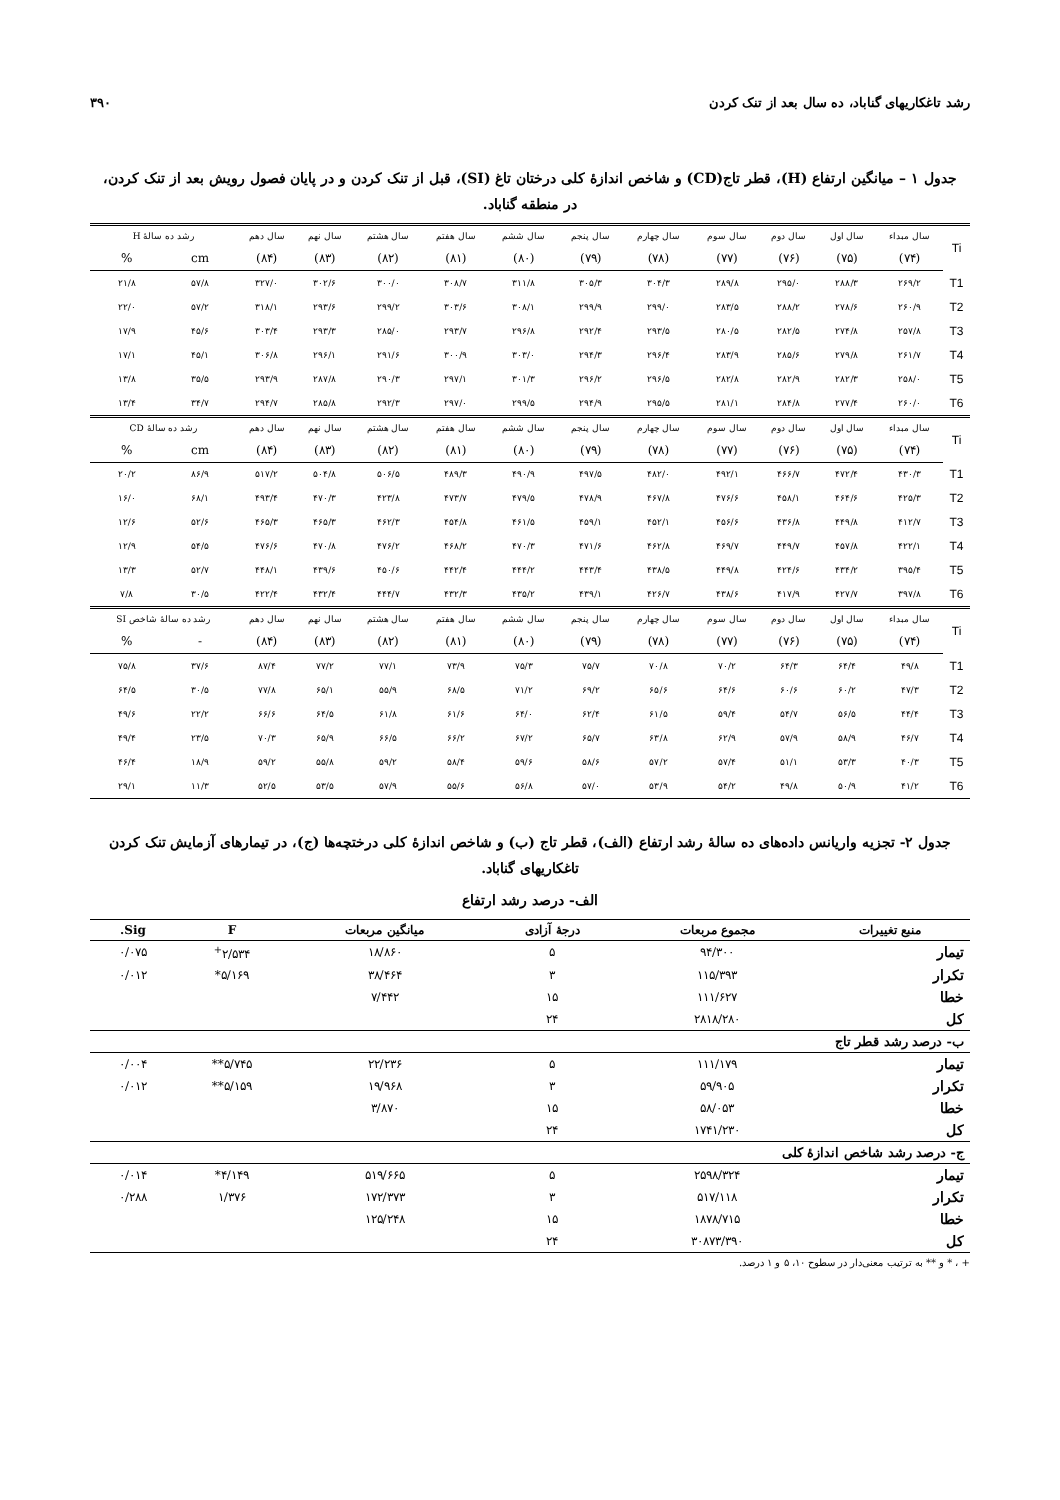رشد تاغکاریهای گناباد، ده سال بعد از تنک کردن ۳۹۰
جدول ۱ – میانگین ارتفاع (H)، قطر تاج(CD) و شاخص اندازهٔ کلی درختان تاغ (SI)، قبل از تنک کردن و در پایان فصول رویش بعد از تنک کردن، در منطقه گناباد.
| Ti | سال مبداء | سال اول | سال دوم | سال سوم | سال چهارم | سال پنجم | سال ششم | سال هفتم | سال هشتم | سال نهم | سال دهم | رشد ده سالهٔ H | |
| --- | --- | --- | --- | --- | --- | --- | --- | --- | --- | --- | --- | --- | --- |
| | (۷۴) | (۷۵) | (۷۶) | (۷۷) | (۷۸) | (۷۹) | (۸۰) | (۸۱) | (۸۲) | (۸۳) | (۸۴) | cm | % |
| T1 | ۲۶۹/۲ | ۲۸۸/۳ | ۲۹۵/۰ | ۲۸۹/۸ | ۳۰۴/۳ | ۳۰۵/۳ | ۳۱۱/۸ | ۳۰۸/۷ | ۳۰۰/۰ | ۳۰۲/۶ | ۳۲۷/۰ | ۵۷/۸ | ۲۱/۸ |
| T2 | ۲۶۰/۹ | ۲۷۸/۶ | ۲۸۸/۲ | ۲۸۳/۵ | ۲۹۹/۰ | ۲۹۹/۹ | ۳۰۸/۱ | ۳۰۳/۶ | ۲۹۹/۲ | ۲۹۳/۶ | ۳۱۸/۱ | ۵۷/۲ | ۲۲/۰ |
| T3 | ۲۵۷/۸ | ۲۷۴/۸ | ۲۸۲/۵ | ۲۸۰/۵ | ۲۹۳/۵ | ۲۹۲/۴ | ۲۹۶/۸ | ۲۹۳/۷ | ۲۸۵/۰ | ۲۹۳/۳ | ۳۰۳/۴ | ۴۵/۶ | ۱۷/۹ |
| T4 | ۲۶۱/۷ | ۲۷۹/۸ | ۲۸۵/۶ | ۲۸۳/۹ | ۲۹۶/۴ | ۲۹۴/۳ | ۳۰۳/۰ | ۳۰۰/۹ | ۲۹۱/۶ | ۲۹۶/۱ | ۳۰۶/۸ | ۴۵/۱ | ۱۷/۱ |
| T5 | ۲۵۸/۰ | ۲۸۲/۳ | ۲۸۲/۹ | ۲۸۲/۸ | ۲۹۶/۵ | ۲۹۶/۲ | ۳۰۱/۳ | ۲۹۷/۱ | ۲۹۰/۳ | ۲۸۷/۸ | ۲۹۳/۹ | ۳۵/۵ | ۱۳/۸ |
| T6 | ۲۶۰/۰ | ۲۷۷/۴ | ۲۸۴/۸ | ۲۸۱/۱ | ۲۹۵/۵ | ۲۹۴/۹ | ۲۹۹/۵ | ۲۹۷/۰ | ۲۹۲/۳ | ۲۸۵/۸ | ۲۹۴/۷ | ۳۴/۷ | ۱۳/۴ |
| Ti | سال مبداء | سال اول | سال دوم | سال سوم | سال چهارم | سال پنجم | سال ششم | سال هفتم | سال هشتم | سال نهم | سال دهم | رشد ده سالهٔ CD | |
| | (۷۴) | (۷۵) | (۷۶) | (۷۷) | (۷۸) | (۷۹) | (۸۰) | (۸۱) | (۸۲) | (۸۳) | (۸۴) | cm | % |
| T1 | ۴۳۰/۳ | ۴۷۲/۴ | ۴۶۶/۷ | ۴۹۲/۱ | ۴۸۲/۰ | ۴۹۷/۵ | ۴۹۰/۹ | ۴۸۹/۳ | ۵۰۶/۵ | ۵۰۴/۸ | ۵۱۷/۲ | ۸۶/۹ | ۲۰/۲ |
| T2 | ۴۲۵/۳ | ۴۶۴/۶ | ۴۵۸/۱ | ۴۷۶/۶ | ۴۶۷/۸ | ۴۷۸/۹ | ۴۷۹/۵ | ۴۷۳/۷ | ۴۲۳/۸ | ۴۷۰/۳ | ۴۹۳/۴ | ۶۸/۱ | ۱۶/۰ |
| T3 | ۴۱۲/۷ | ۴۴۹/۸ | ۴۳۶/۸ | ۴۵۶/۶ | ۴۵۲/۱ | ۴۵۹/۱ | ۴۶۱/۵ | ۴۵۴/۸ | ۴۶۲/۳ | ۴۶۵/۳ | ۴۶۵/۳ | ۵۲/۶ | ۱۲/۶ |
| T4 | ۴۲۲/۱ | ۴۵۷/۸ | ۴۴۹/۷ | ۴۶۹/۷ | ۴۶۲/۸ | ۴۷۱/۶ | ۴۷۰/۳ | ۴۶۸/۲ | ۴۷۶/۲ | ۴۷۰/۸ | ۴۷۶/۶ | ۵۴/۵ | ۱۲/۹ |
| T5 | ۳۹۵/۴ | ۴۳۴/۲ | ۴۲۴/۶ | ۴۴۹/۸ | ۴۳۸/۵ | ۴۴۳/۴ | ۴۴۴/۲ | ۴۴۲/۴ | ۴۵۰/۶ | ۴۳۹/۶ | ۴۴۸/۱ | ۵۲/۷ | ۱۳/۳ |
| T6 | ۳۹۷/۸ | ۴۲۷/۷ | ۴۱۷/۹ | ۴۳۸/۶ | ۴۲۶/۷ | ۴۳۹/۱ | ۴۳۵/۲ | ۴۳۲/۳ | ۴۴۴/۷ | ۴۳۲/۴ | ۴۲۲/۴ | ۳۰/۵ | ۷/۸ |
| Ti | سال مبداء | سال اول | سال دوم | سال سوم | سال چهارم | سال پنجم | سال ششم | سال هفتم | سال هشتم | سال نهم | سال دهم | رشد ده سالهٔ شاخص SI | |
| | (۷۴) | (۷۵) | (۷۶) | (۷۷) | (۷۸) | (۷۹) | (۸۰) | (۸۱) | (۸۲) | (۸۳) | (۸۴) | - | % |
| T1 | ۴۹/۸ | ۶۴/۴ | ۶۴/۳ | ۷۰/۲ | ۷۰/۸ | ۷۵/۷ | ۷۵/۳ | ۷۳/۹ | ۷۷/۱ | ۷۷/۲ | ۸۷/۴ | ۳۷/۶ | ۷۵/۸ |
| T2 | ۴۷/۳ | ۶۰/۲ | ۶۰/۶ | ۶۴/۶ | ۶۵/۶ | ۶۹/۲ | ۷۱/۲ | ۶۸/۵ | ۵۵/۹ | ۶۵/۱ | ۷۷/۸ | ۳۰/۵ | ۶۴/۵ |
| T3 | ۴۴/۴ | ۵۶/۵ | ۵۴/۷ | ۵۹/۴ | ۶۱/۵ | ۶۲/۴ | ۶۴/۰ | ۶۱/۶ | ۶۱/۸ | ۶۴/۵ | ۶۶/۶ | ۲۲/۲ | ۴۹/۶ |
| T4 | ۴۶/۷ | ۵۸/۹ | ۵۷/۹ | ۶۲/۹ | ۶۳/۸ | ۶۵/۷ | ۶۷/۲ | ۶۶/۲ | ۶۶/۵ | ۶۵/۹ | ۷۰/۳ | ۲۳/۵ | ۴۹/۴ |
| T5 | ۴۰/۳ | ۵۳/۳ | ۵۱/۱ | ۵۷/۴ | ۵۷/۲ | ۵۸/۶ | ۵۹/۶ | ۵۸/۴ | ۵۹/۲ | ۵۵/۸ | ۵۹/۲ | ۱۸/۹ | ۴۶/۴ |
| T6 | ۴۱/۲ | ۵۰/۹ | ۴۹/۸ | ۵۴/۲ | ۵۳/۹ | ۵۷/۰ | ۵۶/۸ | ۵۵/۶ | ۵۷/۹ | ۵۳/۵ | ۵۲/۵ | ۱۱/۳ | ۲۹/۱ |
جدول ۲- تجزیه واریانس داده‌های ده سالهٔ رشد ارتفاع (الف)، قطر تاج (ب) و شاخص اندازهٔ کلی درختچه‌ها (ج)، در تیمارهای آزمایش تنک کردن تاغکاریهای گناباد.
الف- درصد رشد ارتفاع
| منبع تغییرات | مجموع مربعات | درجهٔ آزادی | میانگین مربعات | F | Sig. |
| --- | --- | --- | --- | --- | --- |
| تیمار | ۹۴/۳۰۰ | ۵ | ۱۸/۸۶۰ | ۲/۵۳۴<sup>+</sup> | ۰/۰۷۵ |
| تکرار | ۱۱۵/۳۹۳ | ۳ | ۳۸/۴۶۴ | ۵/۱۶۹* | ۰/۰۱۲ |
| خطا | ۱۱۱/۶۲۷ | ۱۵ | ۷/۴۴۲ | | |
| کل | ۲۸۱۸/۲۸۰ | ۲۴ | | | |
| ب- درصد رشد قطر تاج | | | | | |
| تیمار | ۱۱۱/۱۷۹ | ۵ | ۲۲/۲۳۶ | ۵/۷۴۵** | ۰/۰۰۴ |
| تکرار | ۵۹/۹۰۵ | ۳ | ۱۹/۹۶۸ | ۵/۱۵۹** | ۰/۰۱۲ |
| خطا | ۵۸/۰۵۳ | ۱۵ | ۳/۸۷۰ | | |
| کل | ۱۷۴۱/۲۳۰ | ۲۴ | | | |
| ج- درصد رشد شاخص اندازهٔ کلی | | | | | |
| تیمار | ۲۵۹۸/۳۲۴ | ۵ | ۵۱۹/۶۶۵ | ۴/۱۴۹* | ۰/۰۱۴ |
| تکرار | ۵۱۷/۱۱۸ | ۳ | ۱۷۲/۳۷۳ | ۱/۳۷۶ | ۰/۲۸۸ |
| خطا | ۱۸۷۸/۷۱۵ | ۱۵ | ۱۲۵/۲۴۸ | | |
| کل | ۳۰۸۷۳/۳۹۰ | ۲۴ | | | |
+ ، * و ** به ترتیب معنی‌دار در سطوح ۱۰، ۵ و ۱ درصد.